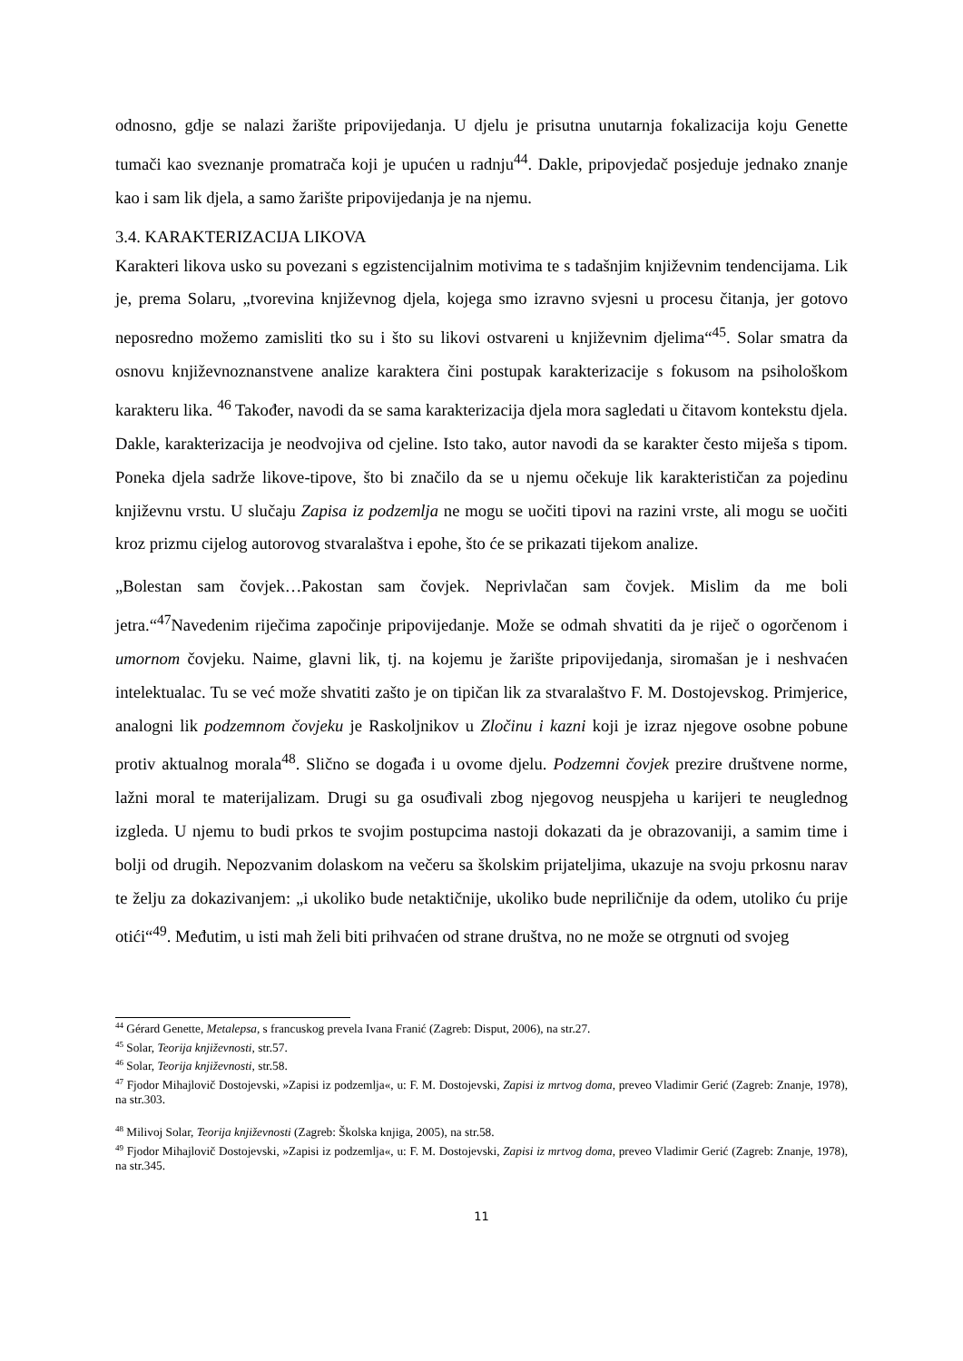odnosno, gdje se nalazi žarište pripovijedanja. U djelu je prisutna unutarnja fokalizacija koju Genette tumači kao sveznanje promatrača koji je upućen u radnju<sup>44</sup>. Dakle, pripovjedač posjeduje jednako znanje kao i sam lik djela, a samo žarište pripovijedanja je na njemu.
3.4. KARAKTERIZACIJA LIKOVA
Karakteri likova usko su povezani s egzistencijalnim motivima te s tadašnjim književnim tendencijama. Lik je, prema Solaru, „tvorevina književnog djela, kojega smo izravno svjesni u procesu čitanja, jer gotovo neposredno možemo zamisliti tko su i što su likovi ostvareni u književnim djelima“<sup>45</sup>. Solar smatra da osnovu književnoznanstvene analize karaktera čini postupak karakterizacije s fokusom na psihološkom karakteru lika. <sup>46</sup> Također, navodi da se sama karakterizacija djela mora sagledati u čitavom kontekstu djela. Dakle, karakterizacija je neodvojiva od cjeline. Isto tako, autor navodi da se karakter često miješa s tipom. Poneka djela sadrže likove-tipove, što bi značilo da se u njemu očekuje lik karakterističan za pojedinu književnu vrstu. U slučaju Zapisa iz podzemlja ne mogu se uočiti tipovi na razini vrste, ali mogu se uočiti kroz prizmu cijelog autorovog stvaralaštva i epohe, što će se prikazati tijekom analize.
„Bolestan sam čovjek…Pakostan sam čovjek. Neprivlačan sam čovjek. Mislim da me boli jetra.“<sup>47</sup>Navedenim riječima započinje pripovijedanje. Može se odmah shvatiti da je riječ o ogorčenom i umornom čovjeku. Naime, glavni lik, tj. na kojemu je žarište pripovijedanja, siromašan je i neshvaćen intelektualac. Tu se već može shvatiti zašto je on tipičan lik za stvaralaštvo F. M. Dostojevskog. Primjerice, analogni lik podzemnom čovjeku je Raskoljnikov u Zločinu i kazni koji je izraz njegove osobne pobune protiv aktualnog morala<sup>48</sup>. Slično se događa i u ovome djelu. Podzemni čovjek prezire društvene norme, lažni moral te materijalizam. Drugi su ga osuđivali zbog njegovog neuspjeha u karijeri te neuglednog izgleda. U njemu to budi prkos te svojim postupcima nastoji dokazati da je obrazovaniji, a samim time i bolji od drugih. Nepozvanim dolaskom na večeru sa školskim prijateljima, ukazuje na svoju prkosnu narav te želju za dokazivanjem: „i ukoliko bude netaktičnije, ukoliko bude nepriličnije da odem, utoliko ću prije otići“<sup>49</sup>. Međutim, u isti mah želi biti prihvaćen od strane društva, no ne može se otrgnuti od svojeg
<sup>44</sup> Gérard Genette, Metalepsa, s francuskog prevela Ivana Franić (Zagreb: Disput, 2006), na str.27.
<sup>45</sup> Solar, Teorija književnosti, str.57.
<sup>46</sup> Solar, Teorija književnosti, str.58.
<sup>47</sup> Fjodor Mihajlovič Dostojevski, »Zapisi iz podzemlja«, u: F. M. Dostojevski, Zapisi iz mrtvog doma, preveo Vladimir Gerić (Zagreb: Znanje, 1978), na str.303.
<sup>48</sup> Milivoj Solar, Teorija književnosti (Zagreb: Školska knjiga, 2005), na str.58.
<sup>49</sup> Fjodor Mihajlovič Dostojevski, »Zapisi iz podzemlja«, u: F. M. Dostojevski, Zapisi iz mrtvog doma, preveo Vladimir Gerić (Zagreb: Znanje, 1978), na str.345.
11